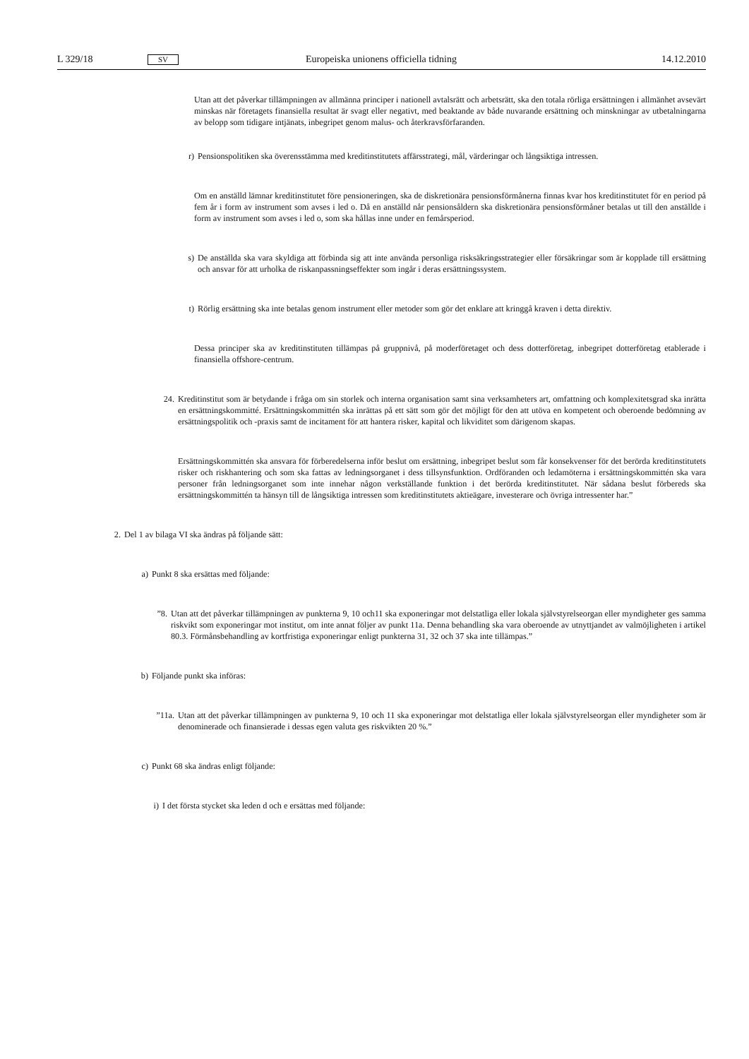L 329/18 SV Europeiska unionens officiella tidning 14.12.2010
Utan att det påverkar tillämpningen av allmänna principer i nationell avtalsrätt och arbetsrätt, ska den totala rörliga ersättningen i allmänhet avsevärt minskas när företagets finansiella resultat är svagt eller negativt, med beaktande av både nuvarande ersättning och minskningar av utbetalningarna av belopp som tidigare intjänats, inbegripet genom malus- och återkravsförfaranden.
r) Pensionspolitiken ska överensstämma med kreditinstitutets affärsstrategi, mål, värderingar och långsiktiga intressen.
Om en anställd lämnar kreditinstitutet före pensioneringen, ska de diskretionära pensionsförmånerna finnas kvar hos kreditinstitutet för en period på fem år i form av instrument som avses i led o. Då en anställd når pensionsåldern ska diskretionära pensionsförmåner betalas ut till den anställde i form av instrument som avses i led o, som ska hållas inne under en femårsperiod.
s) De anställda ska vara skyldiga att förbinda sig att inte använda personliga risksäkringsstrategier eller försäkringar som är kopplade till ersättning och ansvar för att urholka de riskanpassningseffekter som ingår i deras ersättningssystem.
t) Rörlig ersättning ska inte betalas genom instrument eller metoder som gör det enklare att kringgå kraven i detta direktiv.
Dessa principer ska av kreditinstituten tillämpas på gruppnivå, på moderföretaget och dess dotterföretag, inbegripet dotterföretag etablerade i finansiella offshore-centrum.
24. Kreditinstitut som är betydande i fråga om sin storlek och interna organisation samt sina verksamheters art, omfattning och komplexitetsgrad ska inrätta en ersättningskommitté. Ersättningskommittén ska inrättas på ett sätt som gör det möjligt för den att utöva en kompetent och oberoende bedömning av ersättningspolitik och -praxis samt de incitament för att hantera risker, kapital och likviditet som därigenom skapas.
Ersättningskommittén ska ansvara för förberedelserna inför beslut om ersättning, inbegripet beslut som får konsekvenser för det berörda kreditinstitutets risker och riskhantering och som ska fattas av ledningsorganet i dess tillsynsfunktion. Ordföranden och ledamöterna i ersättningskommittén ska vara personer från ledningsorganet som inte innehar någon verkställande funktion i det berörda kreditinstitutet. När sådana beslut förbereds ska ersättningskommittén ta hänsyn till de långsiktiga intressen som kreditinstitutets aktieägare, investerare och övriga intressenter har.”
2. Del 1 av bilaga VI ska ändras på följande sätt:
a) Punkt 8 ska ersättas med följande:
”8. Utan att det påverkar tillämpningen av punkterna 9, 10 och11 ska exponeringar mot delstatliga eller lokala självstyrelseorgan eller myndigheter ges samma riskvikt som exponeringar mot institut, om inte annat följer av punkt 11a. Denna behandling ska vara oberoende av utnyttjandet av valmöjligheten i artikel 80.3. Förmånsbehandling av kortfristiga exponeringar enligt punkterna 31, 32 och 37 ska inte tillämpas.”
b) Följande punkt ska införas:
”11a. Utan att det påverkar tillämpningen av punkterna 9, 10 och 11 ska exponeringar mot delstatliga eller lokala självstyrelseorgan eller myndigheter som är denominerade och finansierade i dessas egen valuta ges riskvikten 20 %.”
c) Punkt 68 ska ändras enligt följande:
i) I det första stycket ska leden d och e ersättas med följande: